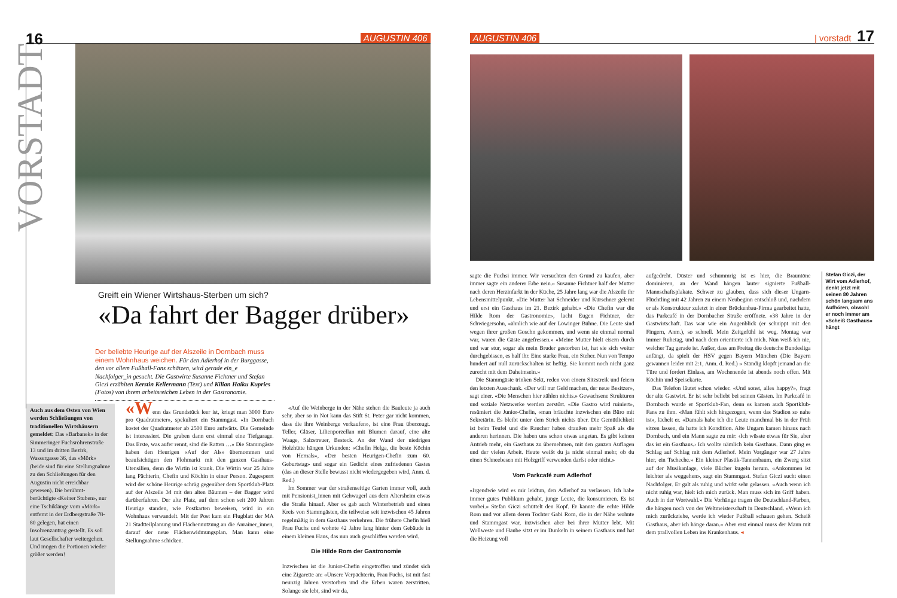16 AUGUSTIN 406
VORSTADT
Greift ein Wiener Wirtshaus-Sterben um sich?
«Da fahrt der Bagger drüber»
Der beliebte Heurige auf der Alszeile in Dornbach muss einem Wohnhaus weichen. Für den Adlerhof in der Burggasse, den vor allem Fußball-Fans schätzen, wird gerade ein_e Nachfolger_in gesucht. Die Gastwirte Susanne Fichtner und Stefan Giczi erzählten Kerstin Kellermann (Text) und Kilian Haiku Kupries (Fotos) von ihrem arbeitsreichen Leben in der Gastronomie.
Auch aus dem Osten von Wien werden Schließungen von traditionellen Wirtshäusern gemeldet: Das «Barbanek» in der Simmeringer Fuchsröhrenstraße 13 und im dritten Bezirk, Wassergasse 36, das «Mörk» (beide sind für eine Stellungnahme zu den Schließungen für den Augustin nicht erreichbar gewesen). Die berühmt-berüchtigte «Keiner Stuben», nur eine Tschiklänge vom «Mörk» entfernt in der Erdbergstraße 78-80 gelegen, hat einen Insolvenzantrag gestellt. Es soll laut Gesellschafter weitergehen. Und mögen die Portionen wieder größer werden!
«Wenn das Grundstück leer ist, kriegt man 3000 Euro pro Quadratmeter», spekuliert ein Stammgast. «In Dornbach kostet der Quadratmeter ab 2500 Euro aufwärts. Die Gemeinde ist interessiert. Die graben dann erst einmal eine Tiefgarage. Das Erste, was aufer rennt, sind die Ratten …» Die Stammgäste haben den Heurigen «Auf der Als» übernommen und beaufsichtigen den Flohmarkt mit den ganzen Gasthaus-Utensilien, denn die Wirtin ist krank. Die Wirtin war 25 Jahre lang Pächterin, Chefin und Köchin in einer Person. Zugesperrt wird der schöne Heurige schräg gegenüber dem Sportklub-Platz auf der Alszeile 34 mit den alten Bäumen – der Bagger wird darüberfahren. Der alte Platz, auf dem schon seit 200 Jahren Heurige standen, wie Postkarten beweisen, wird in ein Wohnhaus verwandelt. Mit der Post kam ein Flugblatt der MA 21 Stadtteilplanung und Flächennutzung an die Anrainer_innen, darauf der neue Flächenwidmungsplan. Man kann eine Stellungnahme schicken.
«Auf die Weinberge in der Nähe stehen die Bauleute ja auch sehr, aber so in Not kann das Stift St. Peter gar nicht kommen, dass die ihre Weinberge verkaufen», ist eine Frau überzeugt. Teller, Gläser, Lilienporzellan mit Blumen darauf, eine alte Waage, Salzstreuer, Besteck. An der Wand der niedrigen Holzhütte hängen Urkunden: «Chefin Helga, die beste Köchin von Hernals», «Der besten Heurigen-Chefin zum 60. Geburtstag» und sogar ein Gedicht eines zufriedenen Gastes (das an dieser Stelle bewusst nicht wiedergegeben wird, Anm. d. Red.)
Im Sommer war der straßenseitige Garten immer voll, auch mit Pensionist_innen mit Gehwagerl aus dem Altersheim etwas die Straße hinauf. Aber es gab auch Winterbetrieb und einen Kreis von Stammgästen, die teilweise seit inzwischen 45 Jahren regelmäßig in dem Gasthaus verkehren. Die frühere Chefin hieß Frau Fuchs und wohnte 42 Jahre lang hinter dem Gebäude in einem kleinen Haus, das nun auch geschliffen werden wird.
Die Hilde Rom der Gastronomie
Inzwischen ist die Junior-Chefin eingetroffen und zündet sich eine Zigarette an: «Unsere Verpächterin, Frau Fuchs, ist mit fast neunzig Jahren verstorben und die Erben waren zerstritten. Solange sie lebt, sind wir da,
AUGUSTIN 406 | vorstadt 17
sagte die Fuchsi immer. Wir versuchten den Grund zu kaufen, aber immer sagte ein anderer Erbe nein.» Susanne Fichtner half der Mutter nach deren Herzinfarkt in der Küche, 25 Jahre lang war die Alszeile ihr Lebensmittelpunkt. «Die Mutter hat Schneider und Kürschner gelernt und erst ein Gasthaus im 21. Bezirk gehabt.» «Die Chefin war die Hilde Rom der Gastronomie», lacht Eugen Fichtner, der Schwiegersohn, «ähnlich wie auf der Löwinger Bühne. Die Leute sind wegen ihrer großen Goschn gekommen, und wenn sie einmal normal war, waren die Gäste angefressen.» «Meine Mutter hielt eisern durch und war stur, sogar als mein Bruder gestorben ist, hat sie sich weiter durchgebissen, es half ihr. Eine starke Frau, ein Steher. Nun von Tempo hundert auf null zurückschalten ist heftig. Sie kommt noch nicht ganz zurecht mit dem Daheimsein.»
Die Stammgäste trinken Sekt, reden von einem Sitzstreik und feiern den letzten Ausschank. «Der will nur Geld machen, der neue Besitzer», sagt einer. «Die Menschen hier zählen nichts.» Gewachsene Strukturen und soziale Netzwerke werden zerstört. «Die Gastro wird ruiniert», resümiert die Junior-Chefin, «man bräuchte inzwischen ein Büro mit Sekretärin. Es bleibt unter dem Strich nichts über. Die Gemütlichkeit ist beim Teufel und die Raucher haben draußen mehr Spaß als die anderen herinnen. Die haben uns schon etwas angetan. Es gibt keinen Antrieb mehr, ein Gasthaus zu übernehmen, mit den ganzen Auflagen und der vielen Arbeit. Heute weißt du ja nicht einmal mehr, ob du einen Schneebesen mit Holzgriff verwenden darfst oder nicht.»
Vom Parkcafé zum Adlerhof
«Irgendwie wird es mir leidtun, den Adlerhof zu verlassen. Ich habe immer gutes Publikum gehabt, junge Leute, die konsumieren. Es ist vorbei.» Stefan Giczi schüttelt den Kopf. Er kannte die echte Hilde Rom und vor allem deren Tochter Gabi Rom, die in der Nähe wohnte und Stammgast war, inzwischen aber bei ihrer Mutter lebt. Mit Wollweste und Haube sitzt er im Dunkeln in seinem Gasthaus und hat die Heizung voll
aufgedreht. Düster und schummrig ist es hier, die Brauntöne dominieren, an der Wand hängen lauter signierte Fußball-Mannschaftsplakate. Schwer zu glauben, dass sich dieser Ungarn-Flüchtling mit 42 Jahren zu einem Neubeginn entschloß und, nachdem er als Konstrukteur zuletzt in einer Brückenbau-Firma gearbeitet hatte, das Parkcafé in der Dornbacher Straße eröffnete. «38 Jahre in der Gastwirtschaft. Das war wie ein Augenblick (er schnippt mit den Fingern, Anm.), so schnell. Mein Zeitgefühl ist weg. Montag war immer Ruhetag, und nach dem orientierte ich mich. Nun weiß ich nie, welcher Tag gerade ist. Außer, dass am Freitag die deutsche Bundesliga anfängt, da spielt der HSV gegen Bayern München (Die Bayern gewannen leider mit 2:1, Anm. d. Red.) » Ständig klopft jemand an die Türe und fordert Einlass, am Wochenende ist abends noch offen. Mit Köchin und Speisekarte.
Das Telefon läutet schon wieder. «Und sonst, alles happy?», fragt der alte Gastwirt. Er ist sehr beliebt bei seinen Gästen. Im Parkcafé in Dornbach wurde er Sportklub-Fan, denn es kamen auch Sportklub-Fans zu ihm. «Man fühlt sich hingezogen, wenn das Stadion so nahe ist», lächelt er. «Damals habe ich die Leute manchmal bis in der Früh sitzen lassen, da hatte ich Kondition. Alte Ungarn kamen hinaus nach Dornbach, und ein Mann sagte zu mir: ‹Ich wüsste etwas für Sie, aber das ist ein Gasthaus.› Ich wollte nämlich kein Gasthaus. Dann ging es Schlag auf Schlag mit dem Adlerhof. Mein Vorgänger war 27 Jahre hier, ein Tscheche.» Ein kleiner Plastik-Tannenbaum, ein Zwerg sitzt auf der Musikanlage, viele Bücher kugeln herum. «Ankommen ist leichter als weggehen», sagt ein Stammgast. Stefan Giczi sucht einen Nachfolger. Er galt als ruhig und wirkt sehr gelassen. «Auch wenn ich nicht ruhig war, hielt ich mich zurück. Man muss sich im Griff haben. Auch in der Wortwahl.» Die Vorhänge tragen die Deutschland-Farben, die hängen noch von der Weltmeisterschaft in Deutschland. «Wenn ich mich zurückziehe, werde ich wieder Fußball schauen gehen. Scheiß Gasthaus, aber ich hänge daran.» Aber erst einmal muss der Mann mit dem prallvollen Leben ins Krankenhaus. ◂
Stefan Giczi, der Wirt vom Adlerhof, denkt jetzt mit seinen 80 Jahren schön langsam ans Aufhören, obwohl er noch immer am «Scheiß Gasthaus» hängt